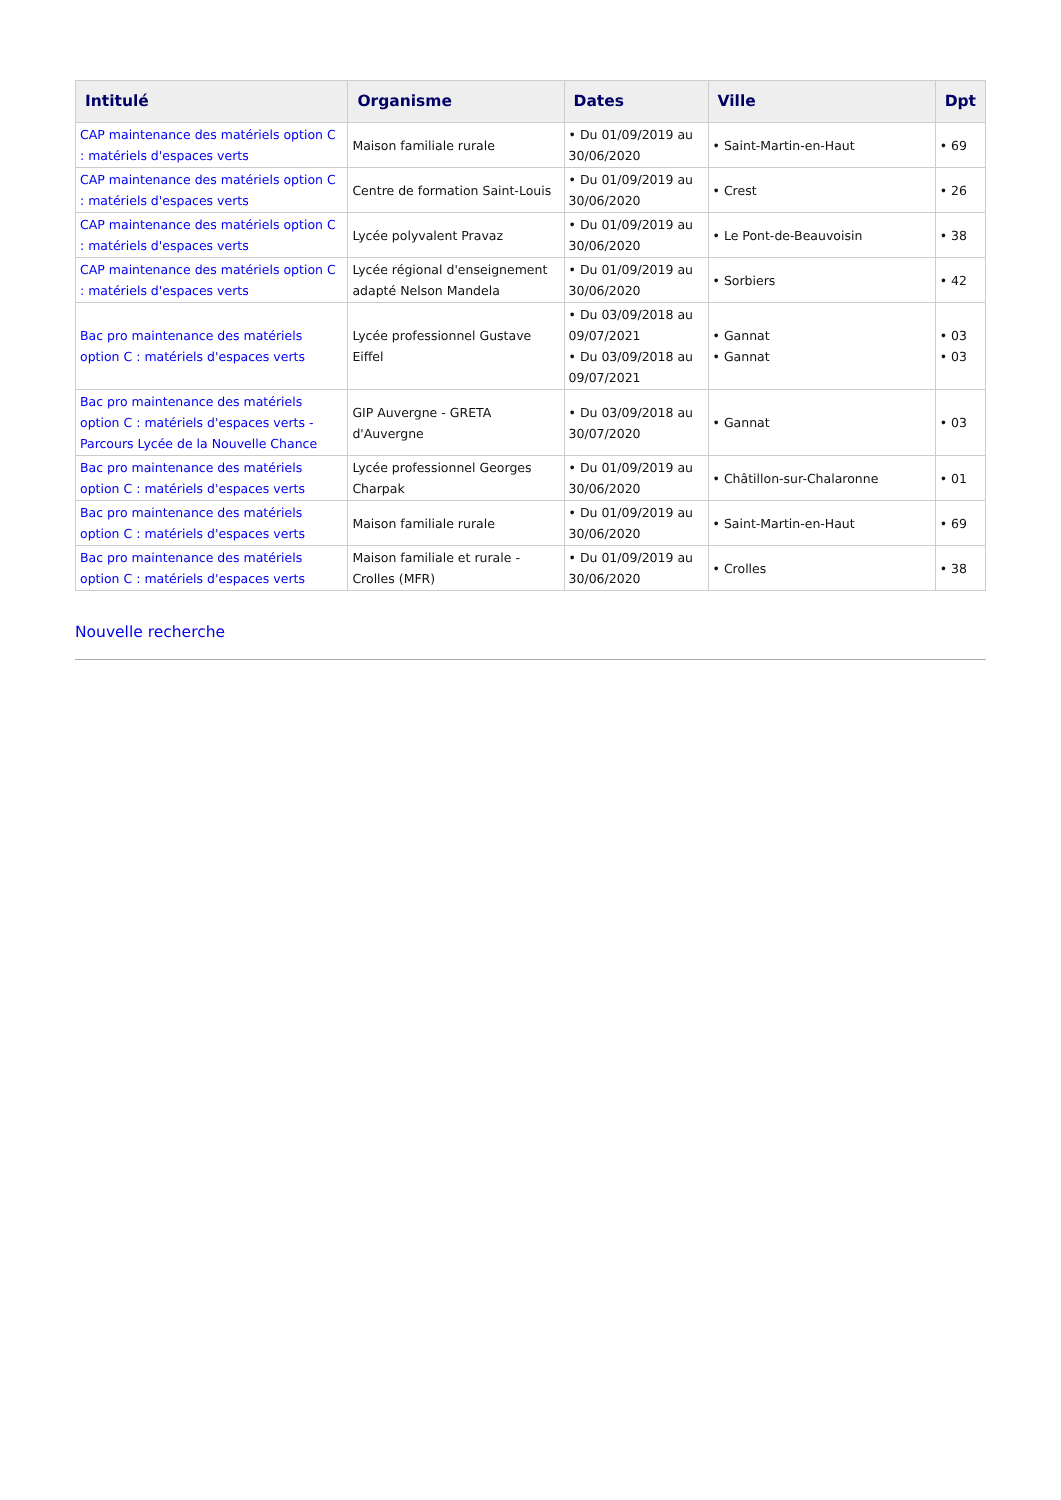| Intitulé | Organisme | Dates | Ville | Dpt |
| --- | --- | --- | --- | --- |
| CAP maintenance des matériels option C : matériels d'espaces verts | Maison familiale rurale | • Du 01/09/2019 au 30/06/2020 | • Saint-Martin-en-Haut | • 69 |
| CAP maintenance des matériels option C : matériels d'espaces verts | Centre de formation Saint-Louis | • Du 01/09/2019 au 30/06/2020 | • Crest | • 26 |
| CAP maintenance des matériels option C : matériels d'espaces verts | Lycée polyvalent Pravaz | • Du 01/09/2019 au 30/06/2020 | • Le Pont-de-Beauvoisin | • 38 |
| CAP maintenance des matériels option C : matériels d'espaces verts | Lycée régional d'enseignement adapté Nelson Mandela | • Du 01/09/2019 au 30/06/2020 | • Sorbiers | • 42 |
| Bac pro maintenance des matériels option C : matériels d'espaces verts | Lycée professionnel Gustave Eiffel | • Du 03/09/2018 au 09/07/2021 • Du 03/09/2018 au 09/07/2021 | • Gannat • Gannat | • 03 • 03 |
| Bac pro maintenance des matériels option C : matériels d'espaces verts - Parcours Lycée de la Nouvelle Chance | GIP Auvergne - GRETA d'Auvergne | • Du 03/09/2018 au 30/07/2020 | • Gannat | • 03 |
| Bac pro maintenance des matériels option C : matériels d'espaces verts | Lycée professionnel Georges Charpak | • Du 01/09/2019 au 30/06/2020 | • Châtillon-sur-Chalaronne | • 01 |
| Bac pro maintenance des matériels option C : matériels d'espaces verts | Maison familiale rurale | • Du 01/09/2019 au 30/06/2020 | • Saint-Martin-en-Haut | • 69 |
| Bac pro maintenance des matériels option C : matériels d'espaces verts | Maison familiale et rurale - Crolles (MFR) | • Du 01/09/2019 au 30/06/2020 | • Crolles | • 38 |
Nouvelle recherche